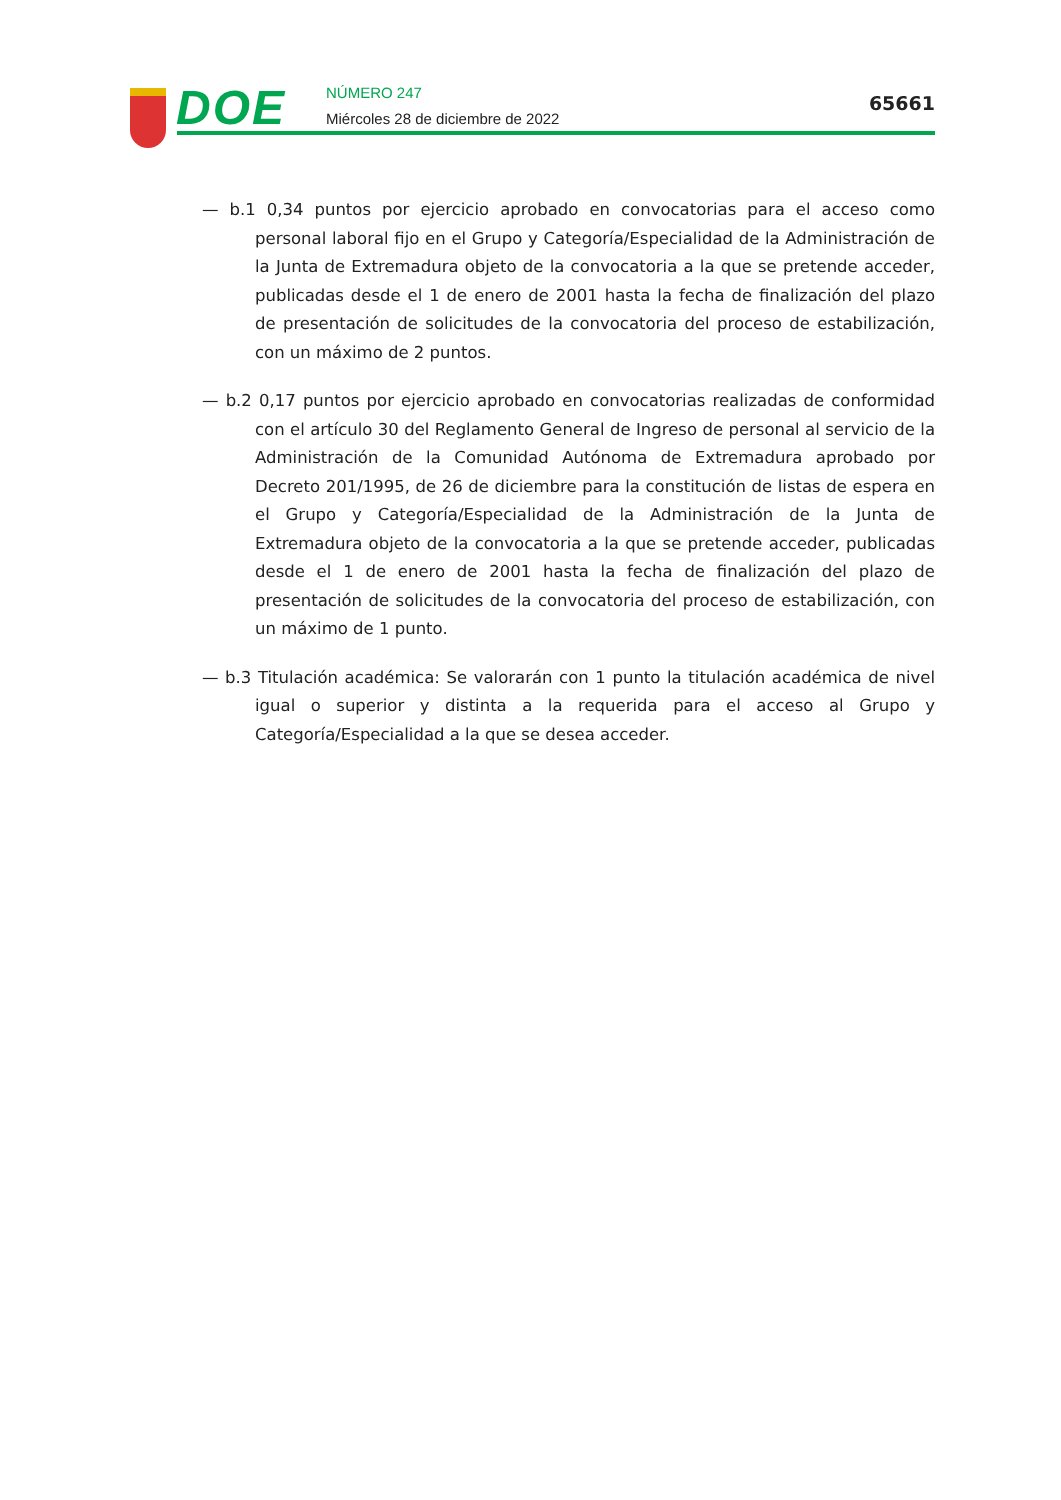DOE
NÚMERO 247
Miércoles 28 de diciembre de 2022
65661
— b.1 0,34 puntos por ejercicio aprobado en convocatorias para el acceso como personal laboral fijo en el Grupo y Categoría/Especialidad de la Administración de la Junta de Extremadura objeto de la convocatoria a la que se pretende acceder, publicadas desde el 1 de enero de 2001 hasta la fecha de finalización del plazo de presentación de solicitudes de la convocatoria del proceso de estabilización, con un máximo de 2 puntos.
— b.2 0,17 puntos por ejercicio aprobado en convocatorias realizadas de conformidad con el artículo 30 del Reglamento General de Ingreso de personal al servicio de la Administración de la Comunidad Autónoma de Extremadura aprobado por Decreto 201/1995, de 26 de diciembre para la constitución de listas de espera en el Grupo y Categoría/Especialidad de la Administración de la Junta de Extremadura objeto de la convocatoria a la que se pretende acceder, publicadas desde el 1 de enero de 2001 hasta la fecha de finalización del plazo de presentación de solicitudes de la convocatoria del proceso de estabilización, con un máximo de 1 punto.
— b.3 Titulación académica: Se valorarán con 1 punto la titulación académica de nivel igual o superior y distinta a la requerida para el acceso al Grupo y Categoría/Especialidad a la que se desea acceder.